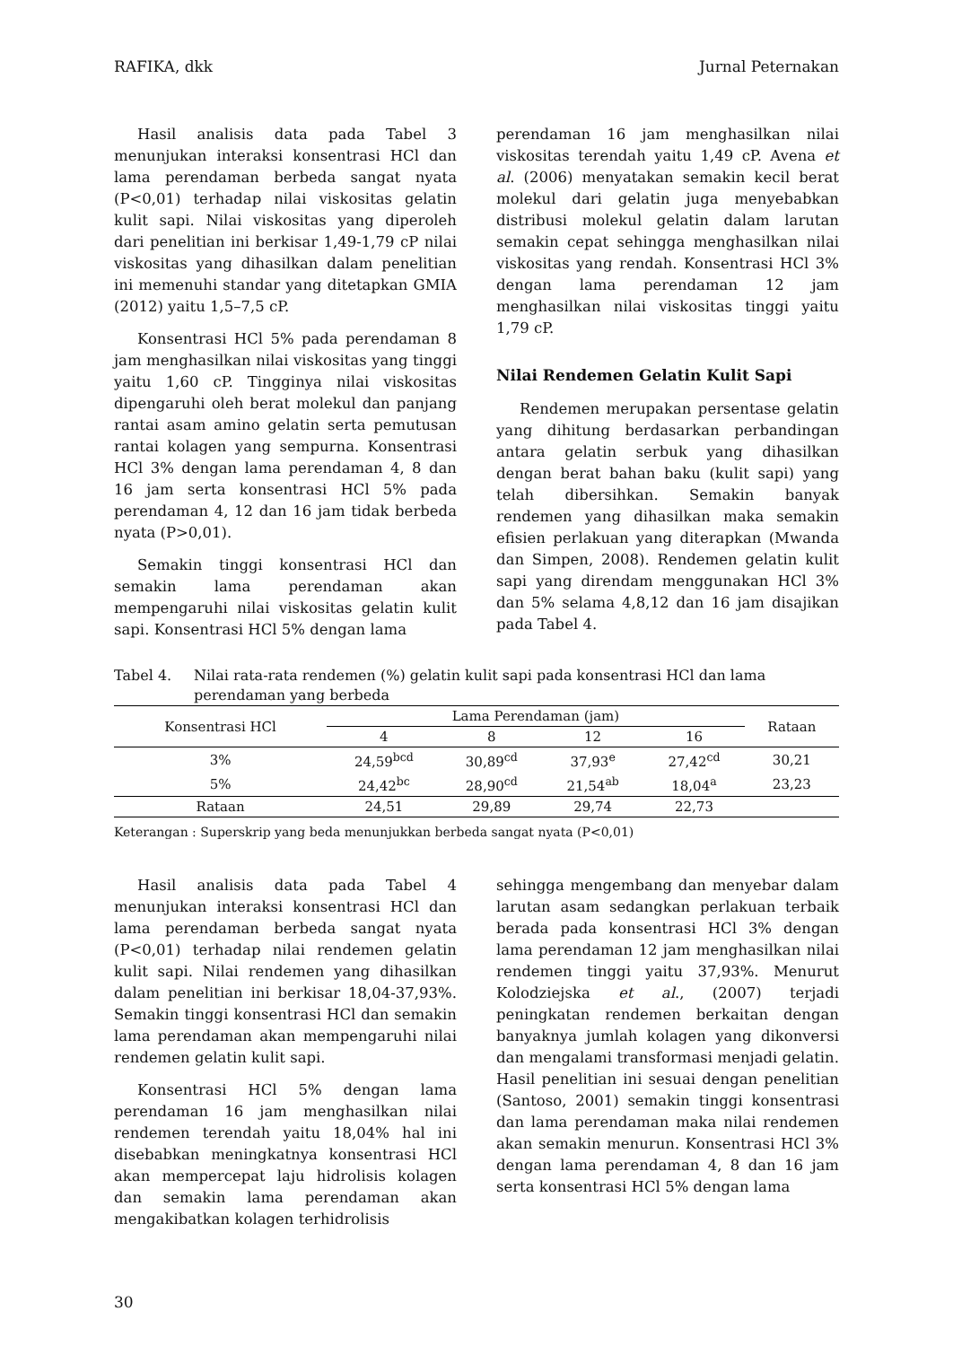RAFIKA, dkk Jurnal Peternakan
Hasil analisis data pada Tabel 3 menunjukan interaksi konsentrasi HCl dan lama perendaman berbeda sangat nyata (P<0,01) terhadap nilai viskositas gelatin kulit sapi. Nilai viskositas yang diperoleh dari penelitian ini berkisar 1,49-1,79 cP nilai viskositas yang dihasilkan dalam penelitian ini memenuhi standar yang ditetapkan GMIA (2012) yaitu 1,5–7,5 cP.
Konsentrasi HCl 5% pada perendaman 8 jam menghasilkan nilai viskositas yang tinggi yaitu 1,60 cP. Tingginya nilai viskositas dipengaruhi oleh berat molekul dan panjang rantai asam amino gelatin serta pemutusan rantai kolagen yang sempurna. Konsentrasi HCl 3% dengan lama perendaman 4, 8 dan 16 jam serta konsentrasi HCl 5% pada perendaman 4, 12 dan 16 jam tidak berbeda nyata (P>0,01).
Semakin tinggi konsentrasi HCl dan semakin lama perendaman akan mempengaruhi nilai viskositas gelatin kulit sapi. Konsentrasi HCl 5% dengan lama
perendaman 16 jam menghasilkan nilai viskositas terendah yaitu 1,49 cP. Avena et al. (2006) menyatakan semakin kecil berat molekul dari gelatin juga menyebabkan distribusi molekul gelatin dalam larutan semakin cepat sehingga menghasilkan nilai viskositas yang rendah. Konsentrasi HCl 3% dengan lama perendaman 12 jam menghasilkan nilai viskositas tinggi yaitu 1,79 cP.
Nilai Rendemen Gelatin Kulit Sapi
Rendemen merupakan persentase gelatin yang dihitung berdasarkan perbandingan antara gelatin serbuk yang dihasilkan dengan berat bahan baku (kulit sapi) yang telah dibersihkan. Semakin banyak rendemen yang dihasilkan maka semakin efisien perlakuan yang diterapkan (Mwanda dan Simpen, 2008). Rendemen gelatin kulit sapi yang direndam menggunakan HCl 3% dan 5% selama 4,8,12 dan 16 jam disajikan pada Tabel 4.
Tabel 4. Nilai rata-rata rendemen (%) gelatin kulit sapi pada konsentrasi HCl dan lama perendaman yang berbeda
| Konsentrasi HCl | Lama Perendaman (jam) | | | | Rataan |
| --- | --- | --- | --- | --- | --- |
| | 4 | 8 | 12 | 16 | |
| 3% | 24,59<sup>bcd</sup> | 30,89<sup>cd</sup> | 37,93<sup>e</sup> | 27,42<sup>cd</sup> | 30,21 |
| 5% | 24,42<sup>bc</sup> | 28,90<sup>cd</sup> | 21,54<sup>ab</sup> | 18,04<sup>a</sup> | 23,23 |
| Rataan | 24,51 | 29,89 | 29,74 | 22,73 | |
Keterangan : Superskrip yang beda menunjukkan berbeda sangat nyata (P<0,01)
Hasil analisis data pada Tabel 4 menunjukan interaksi konsentrasi HCl dan lama perendaman berbeda sangat nyata (P<0,01) terhadap nilai rendemen gelatin kulit sapi. Nilai rendemen yang dihasilkan dalam penelitian ini berkisar 18,04-37,93%. Semakin tinggi konsentrasi HCl dan semakin lama perendaman akan mempengaruhi nilai rendemen gelatin kulit sapi.
Konsentrasi HCl 5% dengan lama perendaman 16 jam menghasilkan nilai rendemen terendah yaitu 18,04% hal ini disebabkan meningkatnya konsentrasi HCl akan mempercepat laju hidrolisis kolagen dan semakin lama perendaman akan mengakibatkan kolagen terhidrolisis
sehingga mengembang dan menyebar dalam larutan asam sedangkan perlakuan terbaik berada pada konsentrasi HCl 3% dengan lama perendaman 12 jam menghasilkan nilai rendemen tinggi yaitu 37,93%. Menurut Kolodziejska et al., (2007) terjadi peningkatan rendemen berkaitan dengan banyaknya jumlah kolagen yang dikonversi dan mengalami transformasi menjadi gelatin. Hasil penelitian ini sesuai dengan penelitian (Santoso, 2001) semakin tinggi konsentrasi dan lama perendaman maka nilai rendemen akan semakin menurun. Konsentrasi HCl 3% dengan lama perendaman 4, 8 dan 16 jam serta konsentrasi HCl 5% dengan lama
30